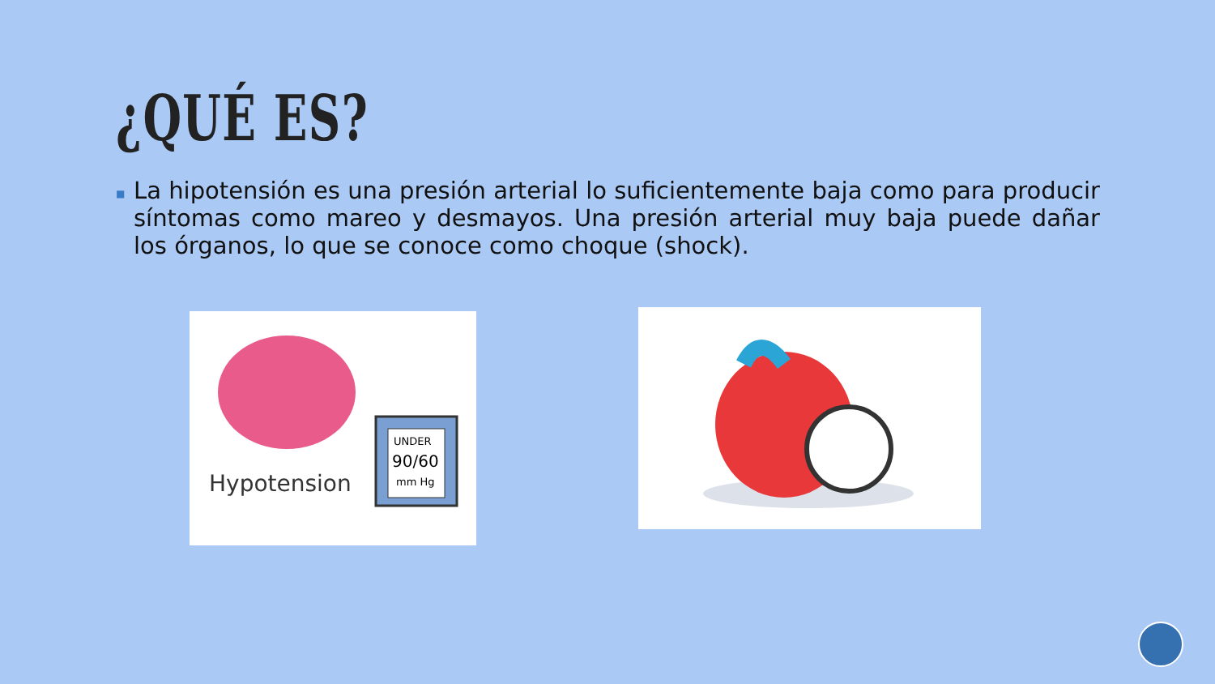¿QUÉ ES?
■
La hipotensión es una presión arterial lo suficientemente baja como para producir síntomas como mareo y desmayos. Una presión arterial muy baja puede dañar los órganos, lo que se conoce como choque (shock).
UNDER
90/60
mm Hg
Hypotension